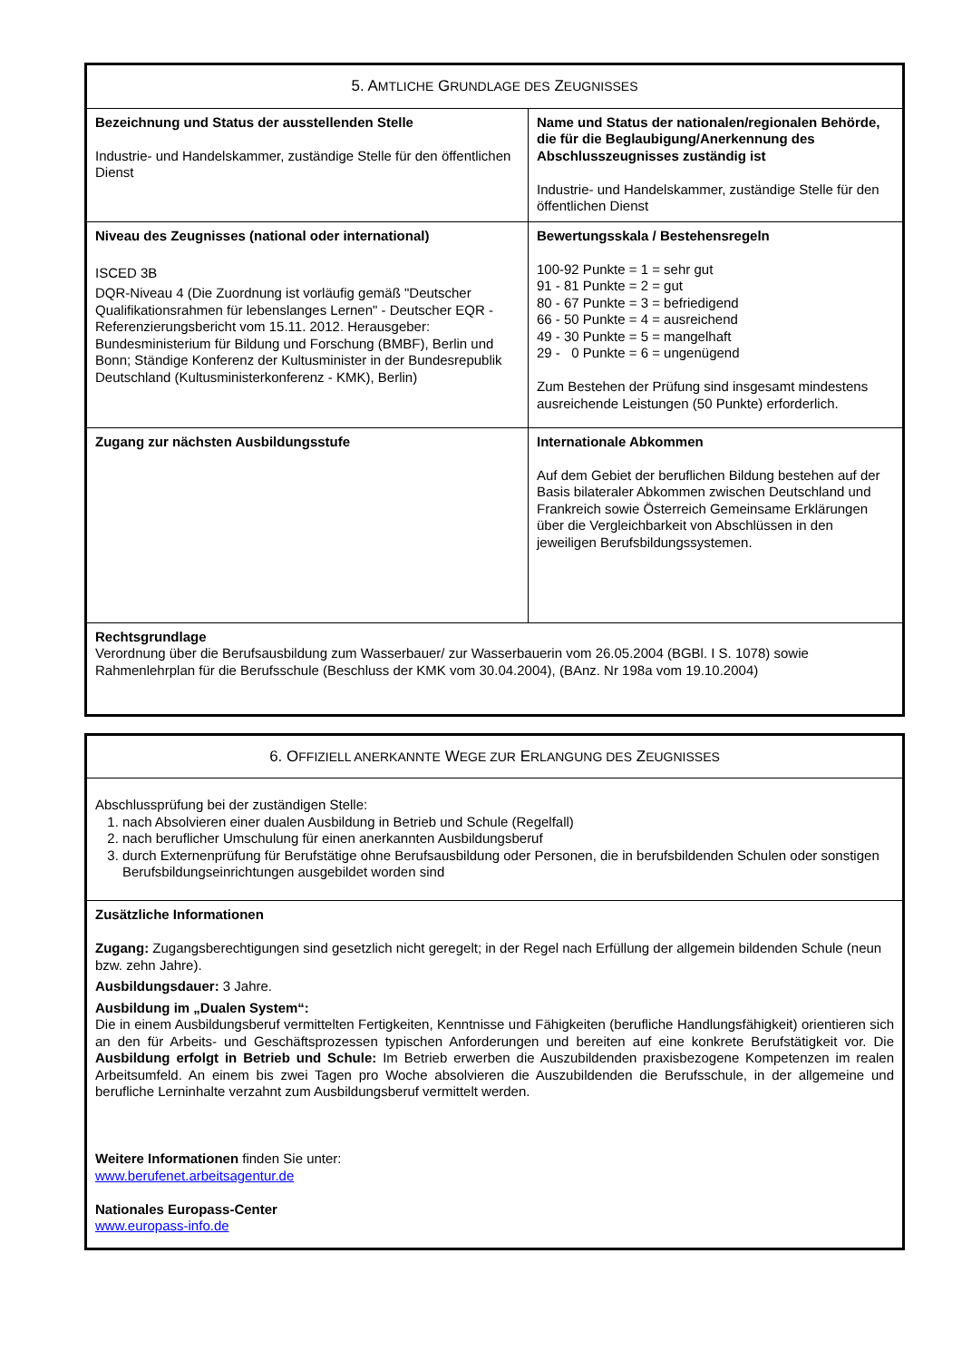| 5. A MTLICHE G RUNDLAGE DES Z EUGNISSES | |
| Bezeichnung und Status der ausstellenden Stelle Industrie- und Handelskammer, zuständige Stelle für den öffentlichen Dienst | Name und Status der nationalen/regionalen Behörde, die für die Beglaubigung/Anerkennung des Abschlusszeugnisses zuständig ist Industrie- und Handelskammer, zuständige Stelle für den öffentlichen Dienst |
| Niveau des Zeugnisses (national oder international) ISCED 3B DQR-Niveau 4 (Die Zuordnung ist vorläufig gemäß "Deutscher Qualifikationsrahmen für lebenslanges Lernen" - Deutscher EQR - Referenzierungsbericht vom 15.11. 2012. Herausgeber: Bundesministerium für Bildung und Forschung (BMBF), Berlin und Bonn; Ständige Konferenz der Kultusminister in der Bundesrepublik Deutschland (Kultusministerkonferenz - KMK), Berlin) | Bewertungsskala / Bestehensregeln 100-92 Punkte = 1 = sehr gut 91 - 81 Punkte = 2 = gut 80 - 67 Punkte = 3 = befriedigend 66 - 50 Punkte = 4 = ausreichend 49 - 30 Punkte = 5 = mangelhaft 29 - 0 Punkte = 6 = ungenügend Zum Bestehen der Prüfung sind insgesamt mindestens ausreichende Leistungen (50 Punkte) erforderlich. |
| Zugang zur nächsten Ausbildungsstufe | Internationale Abkommen Auf dem Gebiet der beruflichen Bildung bestehen auf der Basis bilateraler Abkommen zwischen Deutschland und Frankreich sowie Österreich Gemeinsame Erklärungen über die Vergleichbarkeit von Abschlüssen in den jeweiligen Berufsbildungssystemen. |
| Rechtsgrundlage Verordnung über die Berufsausbildung zum Wasserbauer/ zur Wasserbauerin vom 26.05.2004 (BGBl. I S. 1078) sowie Rahmenlehrplan für die Berufsschule (Beschluss der KMK vom 30.04.2004), (BAnz. Nr 198a vom 19.10.2004) | |
| 6. O FFIZIELL ANERKANNTE W EGE ZUR E RLANGUNG DES Z EUGNISSES |
| Abschlussprüfung bei der zuständigen Stelle: 1. nach Absolvieren einer dualen Ausbildung in Betrieb und Schule (Regelfall) 2. nach beruflicher Umschulung für einen anerkannten Ausbildungsberuf 3. durch Externenprüfung für Berufstätige ohne Berufsausbildung oder Personen, die in berufsbildenden Schulen oder sonstigen Berufsbildungseinrichtungen ausgebildet worden sind |
| Zusätzliche Informationen Zugang: Zugangsberechtigungen sind gesetzlich nicht geregelt; in der Regel nach Erfüllung der allgemein bildenden Schule (neun bzw. zehn Jahre). Ausbildungsdauer: 3 Jahre. Ausbildung im „Dualen System“: Die in einem Ausbildungsberuf vermittelten Fertigkeiten, Kenntnisse und Fähigkeiten (berufliche Handlungsfähigkeit) orientieren sich an den für Arbeits- und Geschäftsprozessen typischen Anforderungen und bereiten auf eine konkrete Berufstätigkeit vor. Die Ausbildung erfolgt in Betrieb und Schule: Im Betrieb erwerben die Auszubildenden praxisbezogene Kompetenzen im realen Arbeitsumfeld. An einem bis zwei Tagen pro Woche absolvieren die Auszubildenden die Berufsschule, in der allgemeine und berufliche Lerninhalte verzahnt zum Ausbildungsberuf vermittelt werden. Weitere Informationen finden Sie unter: www.berufenet.arbeitsagentur.de Nationales Europass-Center www.europass-info.de |